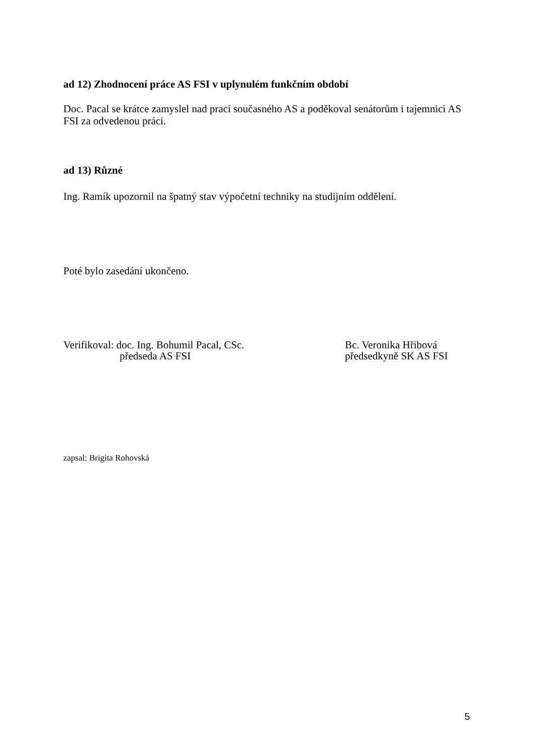ad 12) Zhodnocení práce AS FSI v uplynulém funkčním období
Doc. Pacal se krátce zamyslel nad prací současného AS a poděkoval senátorům i tajemnici AS FSI za odvedenou práci.
ad 13) Různé
Ing. Ramík upozornil na špatný stav výpočetní techniky na studijním oddělení.
Poté bylo zasedání ukončeno.
Verifikoval: doc. Ing. Bohumil Pacal, CSc.
předseda AS FSI
Bc. Veronika Hřibová
předsedkyně SK AS FSI
zapsal: Brigita Rohovská
5